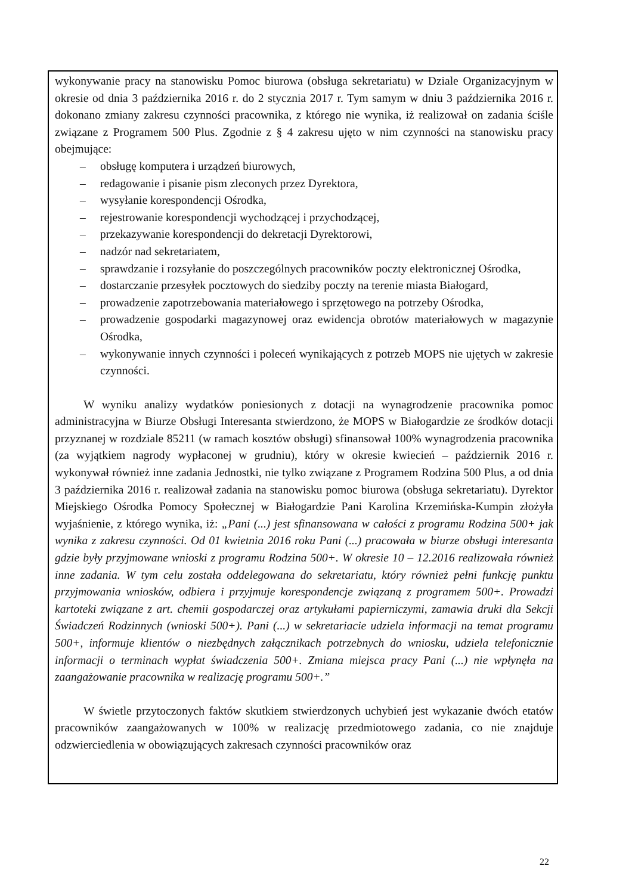wykonywanie pracy na stanowisku Pomoc biurowa (obsługa sekretariatu) w Dziale Organizacyjnym w okresie od dnia 3 października 2016 r. do 2 stycznia 2017 r. Tym samym w dniu 3 października 2016 r. dokonano zmiany zakresu czynności pracownika, z którego nie wynika, iż realizował on zadania ściśle związane z Programem 500 Plus. Zgodnie z § 4 zakresu ujęto w nim czynności na stanowisku pracy obejmujące:
– obsługę komputera i urządzeń biurowych,
– redagowanie i pisanie pism zleconych przez Dyrektora,
– wysyłanie korespondencji Ośrodka,
– rejestrowanie korespondencji wychodzącej i przychodzącej,
– przekazywanie korespondencji do dekretacji Dyrektorowi,
– nadzór nad sekretariatem,
– sprawdzanie i rozsyłanie do poszczególnych pracowników poczty elektronicznej Ośrodka,
– dostarczanie przesyłek pocztowych do siedziby poczty na terenie miasta Białogard,
– prowadzenie zapotrzebowania materiałowego i sprzętowego na potrzeby Ośrodka,
– prowadzenie gospodarki magazynowej oraz ewidencja obrotów materiałowych w magazynie Ośrodka,
– wykonywanie innych czynności i poleceń wynikających z potrzeb MOPS nie ujętych w zakresie czynności.
W wyniku analizy wydatków poniesionych z dotacji na wynagrodzenie pracownika pomoc administracyjna w Biurze Obsługi Interesanta stwierdzono, że MOPS w Białogardzie ze środków dotacji przyznanej w rozdziale 85211 (w ramach kosztów obsługi) sfinansował 100% wynagrodzenia pracownika (za wyjątkiem nagrody wypłaconej w grudniu), który w okresie kwiecień – październik 2016 r. wykonywał również inne zadania Jednostki, nie tylko związane z Programem Rodzina 500 Plus, a od dnia 3 października 2016 r. realizował zadania na stanowisku pomoc biurowa (obsługa sekretariatu). Dyrektor Miejskiego Ośrodka Pomocy Społecznej w Białogardzie Pani Karolina Krzemińska-Kumpin złożyła wyjaśnienie, z którego wynika, iż: „Pani (...) jest sfinansowana w całości z programu Rodzina 500+ jak wynika z zakresu czynności. Od 01 kwietnia 2016 roku Pani (...) pracowała w biurze obsługi interesanta gdzie były przyjmowane wnioski z programu Rodzina 500+. W okresie 10 – 12.2016 realizowała również inne zadania. W tym celu została oddelegowana do sekretariatu, który również pełni funkcję punktu przyjmowania wniosków, odbiera i przyjmuje korespondencje związaną z programem 500+. Prowadzi kartoteki związane z art. chemii gospodarczej oraz artykułami papierniczymi, zamawia druki dla Sekcji Świadczeń Rodzinnych (wnioski 500+). Pani (...) w sekretariacie udziela informacji na temat programu 500+, informuje klientów o niezbędnych załącznikach potrzebnych do wniosku, udziela telefonicznie informacji o terminach wypłat świadczenia 500+. Zmiana miejsca pracy Pani (...) nie wpłynęła na zaangażowanie pracownika w realizację programu 500+.”
W świetle przytoczonych faktów skutkiem stwierdzonych uchybień jest wykazanie dwóch etatów pracowników zaangażowanych w 100% w realizację przedmiotowego zadania, co nie znajduje odzwierciedlenia w obowiązujących zakresach czynności pracowników oraz
22